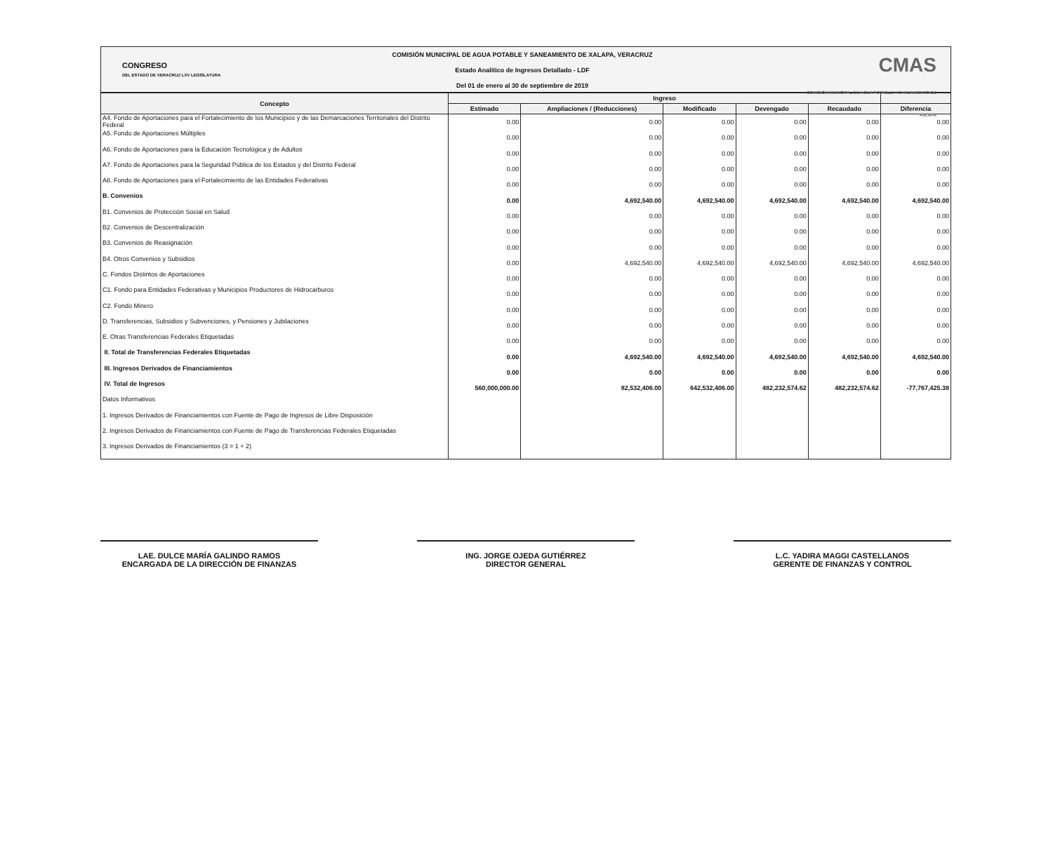CONGRESO
DEL ESTADO DE VERACRUZ LXV LEGISLATURA
COMISIÓN MUNICIPAL DE AGUA POTABLE Y SANEAMIENTO DE XALAPA, VERACRUZ
Estado Analítico de Ingresos Detallado - LDF
Del 01 de enero al 30 de septiembre de 2019
CMAS
COMISIÓN MUNICIPAL DE AGUA POTABLE Y SANEAMIENTO DE XALAPA
| Concepto | Ingreso | | | | | |
| --- | --- | --- | --- | --- | --- | --- |
| | Estimado | Ampliaciones / (Reducciones) | Modificado | Devengado | Recaudado | Diferencia |
| A4. Fondo de Aportaciones para el Fortalecimiento de los Municipios y de las Demarcaciones Territoriales del Distrito Federal | 0.00 | 0.00 | 0.00 | 0.00 | 0.00 | 0.00 |
| A5. Fondo de Aportaciones Múltiples | 0.00 | 0.00 | 0.00 | 0.00 | 0.00 | 0.00 |
| A6. Fondo de Aportaciones para la Educación Tecnológica y de Adultos | 0.00 | 0.00 | 0.00 | 0.00 | 0.00 | 0.00 |
| A7. Fondo de Aportaciones para la Seguridad Pública de los Estados y del Distrito Federal | 0.00 | 0.00 | 0.00 | 0.00 | 0.00 | 0.00 |
| A8. Fondo de Aportaciones para el Fortalecimiento de las Entidades Federativas | 0.00 | 0.00 | 0.00 | 0.00 | 0.00 | 0.00 |
| B. Convenios | 0.00 | 4,692,540.00 | 4,692,540.00 | 4,692,540.00 | 4,692,540.00 | 4,692,540.00 |
| B1. Convenios de Protección Social en Salud | 0.00 | 0.00 | 0.00 | 0.00 | 0.00 | 0.00 |
| B2. Convenios de Descentralización | 0.00 | 0.00 | 0.00 | 0.00 | 0.00 | 0.00 |
| B3. Convenios de Reasignación | 0.00 | 0.00 | 0.00 | 0.00 | 0.00 | 0.00 |
| B4. Otros Convenios y Subsidios | 0.00 | 4,692,540.00 | 4,692,540.00 | 4,692,540.00 | 4,692,540.00 | 4,692,540.00 |
| C. Fondos Distintos de Aportaciones | 0.00 | 0.00 | 0.00 | 0.00 | 0.00 | 0.00 |
| C1. Fondo para Entidades Federativas y Municipios Productores de Hidrocarburos | 0.00 | 0.00 | 0.00 | 0.00 | 0.00 | 0.00 |
| C2. Fondo Minero | 0.00 | 0.00 | 0.00 | 0.00 | 0.00 | 0.00 |
| D. Transferencias, Subsidios y Subvenciones, y Pensiones y Jubilaciones | 0.00 | 0.00 | 0.00 | 0.00 | 0.00 | 0.00 |
| E. Otras Transferencias Federales Etiquetadas | 0.00 | 0.00 | 0.00 | 0.00 | 0.00 | 0.00 |
| II. Total de Transferencias Federales Etiquetadas | 0.00 | 4,692,540.00 | 4,692,540.00 | 4,692,540.00 | 4,692,540.00 | 4,692,540.00 |
| III. Ingresos Derivados de Financiamientos | 0.00 | 0.00 | 0.00 | 0.00 | 0.00 | 0.00 |
| IV. Total de Ingresos | 560,000,000.00 | 82,532,406.00 | 642,532,406.00 | 482,232,574.62 | 482,232,574.62 | -77,767,425.38 |
| Datos Informativos | | | | | | |
| 1. Ingresos Derivados de Financiamientos con Fuente de Pago de Ingresos de Libre Disposición | | | | | | |
| 2. Ingresos Derivados de Financiamientos con Fuente de Pago de Transferencias Federales Etiquetadas | | | | | | |
| 3. Ingresos Derivados de Financiamientos (3 = 1 + 2) | | | | | | |
LAE. DULCE MARÍA GALINDO RAMOS
ENCARGADA DE LA DIRECCIÓN DE FINANZAS
ING. JORGE OJEDA GUTIÉRREZ
DIRECTOR GENERAL
L.C. YADIRA MAGGI CASTELLANOS
GERENTE DE FINANZAS Y CONTROL